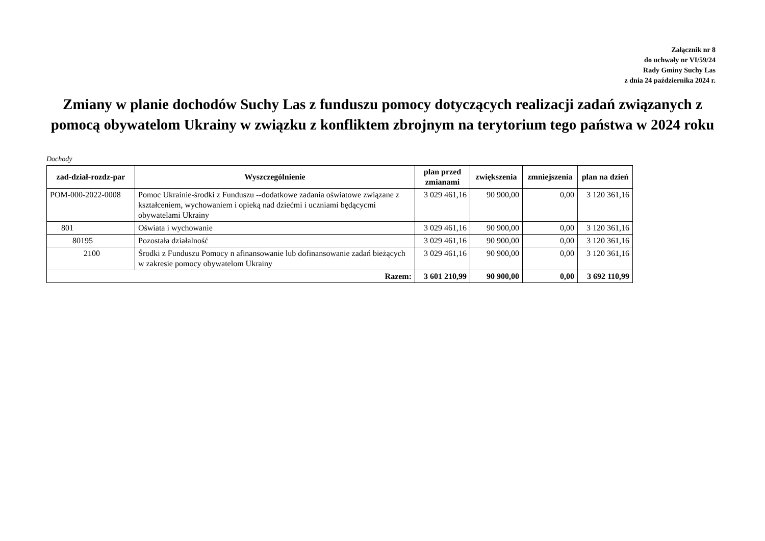Załącznik nr 8
do uchwały nr VI/59/24
Rady Gminy Suchy Las
z dnia 24 października 2024 r.
Zmiany w planie dochodów Suchy Las z funduszu pomocy dotyczących realizacji zadań związanych z pomocą obywatelom Ukrainy w związku z konfliktem zbrojnym na terytorium tego państwa w 2024 roku
Dochody
| zad-dział-rozdz-par | Wyszczególnienie | plan przed zmianami | zwiększenia | zmniejszenia | plan na dzień |
| --- | --- | --- | --- | --- | --- |
| POM-000-2022-0008 | Pomoc Ukrainie-środki z Funduszu --dodatkowe zadania oświatowe związane z kształceniem, wychowaniem i opieką nad dziećmi i uczniami będącycmi obywatelami Ukrainy | 3 029 461,16 | 90 900,00 | 0,00 | 3 120 361,16 |
| 801 | Oświata i wychowanie | 3 029 461,16 | 90 900,00 | 0,00 | 3 120 361,16 |
| 80195 | Pozostała działalność | 3 029 461,16 | 90 900,00 | 0,00 | 3 120 361,16 |
| 2100 | Środki z Funduszu Pomocy n afinansowanie lub dofinansowanie zadań bieżących w zakresie pomocy obywatelom Ukrainy | 3 029 461,16 | 90 900,00 | 0,00 | 3 120 361,16 |
| Razem: | | 3 601 210,99 | 90 900,00 | 0,00 | 3 692 110,99 |